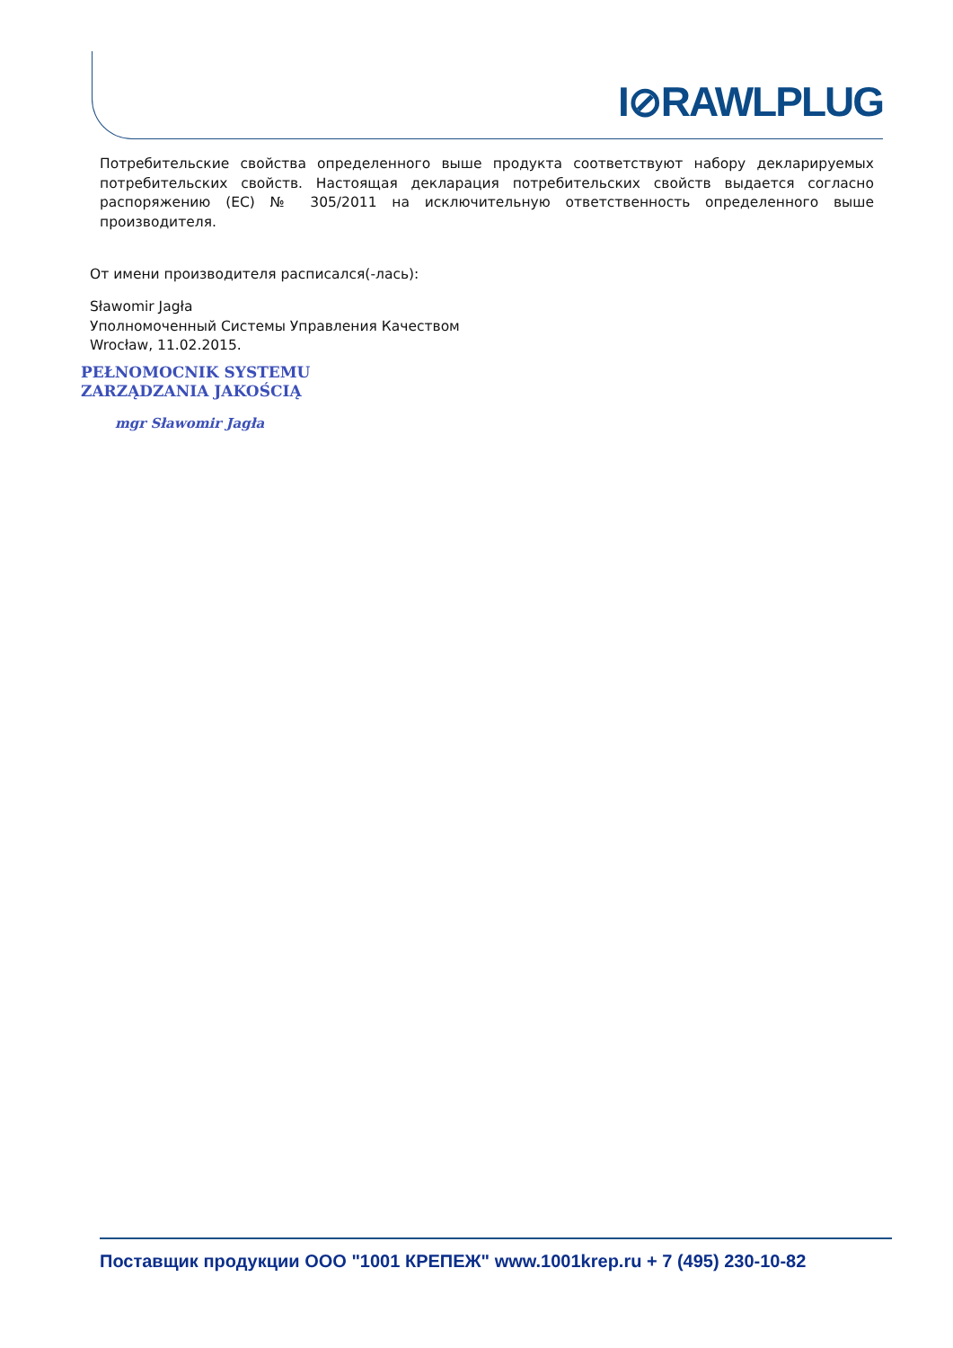I⊘RAWLPLUG
Потребительские свойства определенного выше продукта соответствуют набору декларируемых потребительских свойств. Настоящая декларация потребительских свойств выдается согласно распоряжению (ЕС) № 305/2011 на исключительную ответственность определенного выше производителя.
От имени производителя расписался(-лась):
Sławomir Jagła
Уполномоченный Системы Управления Качеством
Wrocław, 11.02.2015.
PEŁNOMOCNIK SYSTEMU
ZARZĄDZANIA JAKOŚCIĄ
mgr Sławomir Jagła
Поставщик продукции ООО "1001 КРЕПЕЖ" www.1001krep.ru + 7 (495) 230-10-82